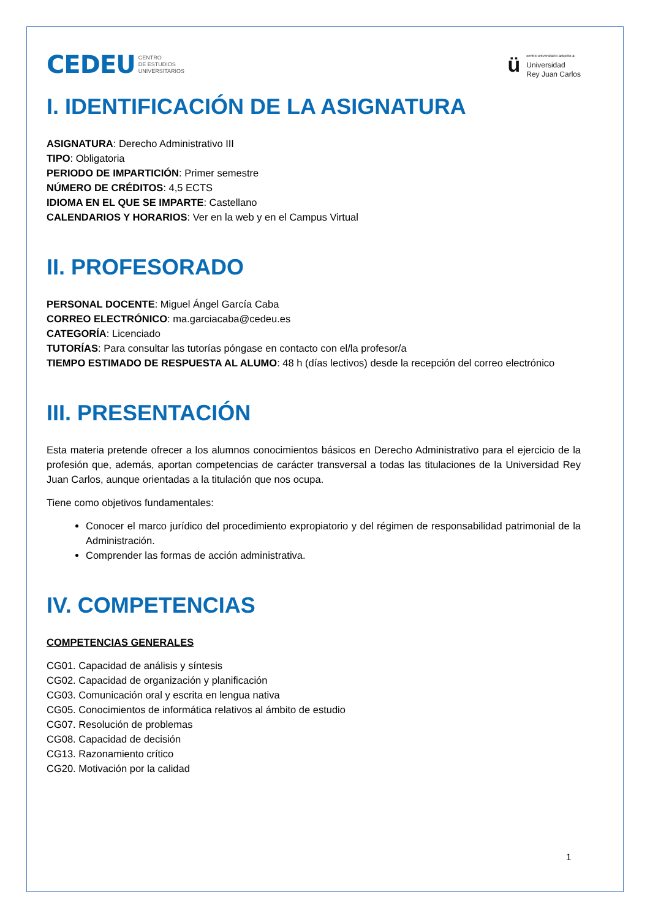CEDEU CENTRO
DE ESTUDIOS
UNIVERSITARIOS
ü
centro universitario adscrito a:
Universidad
Rey Juan Carlos
I. IDENTIFICACIÓN DE LA ASIGNATURA
ASIGNATURA: Derecho Administrativo III
TIPO: Obligatoria
PERIODO DE IMPARTICIÓN: Primer semestre
NÚMERO DE CRÉDITOS: 4,5 ECTS
IDIOMA EN EL QUE SE IMPARTE: Castellano
CALENDARIOS Y HORARIOS: Ver en la web y en el Campus Virtual
II. PROFESORADO
PERSONAL DOCENTE: Miguel Ángel García Caba
CORREO ELECTRÓNICO: ma.garciacaba@cedeu.es
CATEGORÍA: Licenciado
TUTORÍAS: Para consultar las tutorías póngase en contacto con el/la profesor/a
TIEMPO ESTIMADO DE RESPUESTA AL ALUMO: 48 h (días lectivos) desde la recepción del correo electrónico
III. PRESENTACIÓN
Esta materia pretende ofrecer a los alumnos conocimientos básicos en Derecho Administrativo para el ejercicio de la profesión que, además, aportan competencias de carácter transversal a todas las titulaciones de la Universidad Rey Juan Carlos, aunque orientadas a la titulación que nos ocupa.
Tiene como objetivos fundamentales:
Conocer el marco jurídico del procedimiento expropiatorio y del régimen de responsabilidad patrimonial de la Administración.
Comprender las formas de acción administrativa.
IV. COMPETENCIAS
COMPETENCIAS GENERALES
CG01. Capacidad de análisis y síntesis
CG02. Capacidad de organización y planificación
CG03. Comunicación oral y escrita en lengua nativa
CG05. Conocimientos de informática relativos al ámbito de estudio
CG07. Resolución de problemas
CG08. Capacidad de decisión
CG13. Razonamiento crítico
CG20. Motivación por la calidad
1